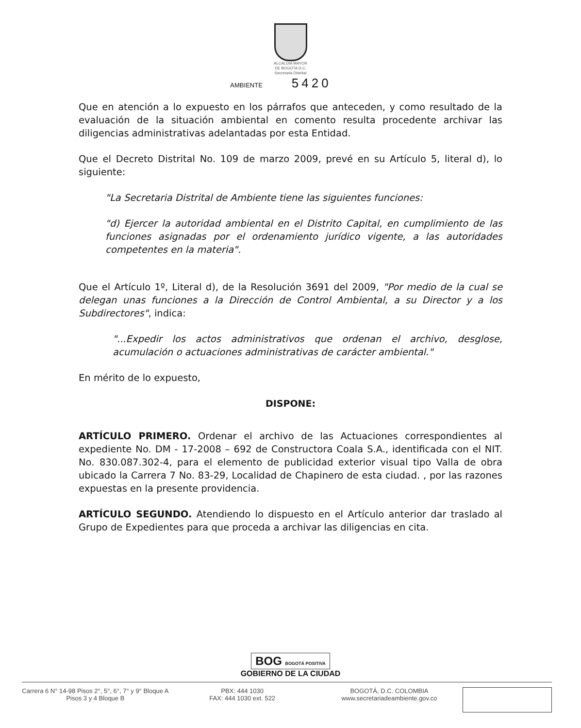ALCALDIA MAYOR
DE BOGOTA D.C.
Secretaria Distrital
AMBIENTE 5420
Que en atención a lo expuesto en los párrafos que anteceden, y como resultado de la evaluación de la situación ambiental en comento resulta procedente archivar las diligencias administrativas adelantadas por esta Entidad.
Que el Decreto Distrital No. 109 de marzo 2009, prevé en su Artículo 5, literal d), lo siguiente:
"La Secretaria Distrital de Ambiente tiene las siguientes funciones:
"d) Ejercer la autoridad ambiental en el Distrito Capital, en cumplimiento de las funciones asignadas por el ordenamiento jurídico vigente, a las autoridades competentes en la materia".
Que el Artículo 1º, Literal d), de la Resolución 3691 del 2009, "Por medio de la cual se delegan unas funciones a la Dirección de Control Ambiental, a su Director y a los Subdirectores", indica:
"...Expedir los actos administrativos que ordenan el archivo, desglose, acumulación o actuaciones administrativas de carácter ambiental."
En mérito de lo expuesto,
DISPONE:
ARTÍCULO PRIMERO. Ordenar el archivo de las Actuaciones correspondientes al expediente No. DM - 17-2008 – 692 de Constructora Coala S.A., identificada con el NIT. No. 830.087.302-4, para el elemento de publicidad exterior visual tipo Valla de obra ubicado la Carrera 7 No. 83-29, Localidad de Chapinero de esta ciudad. , por las razones expuestas en la presente providencia.
ARTÍCULO SEGUNDO. Atendiendo lo dispuesto en el Artículo anterior dar traslado al Grupo de Expedientes para que proceda a archivar las diligencias en cita.
BOG BOGOTÁ POSITIVA
GOBIERNO DE LA CIUDAD
Carrera 6 N° 14-98 Pisos 2°, 5°, 6°, 7° y 9° Bloque A
Pisos 3 y 4 Bloque B
PBX: 444 1030
FAX: 444 1030 ext. 522
BOGOTÁ, D.C. COLOMBIA
www.secretariadeambiente.gov.co